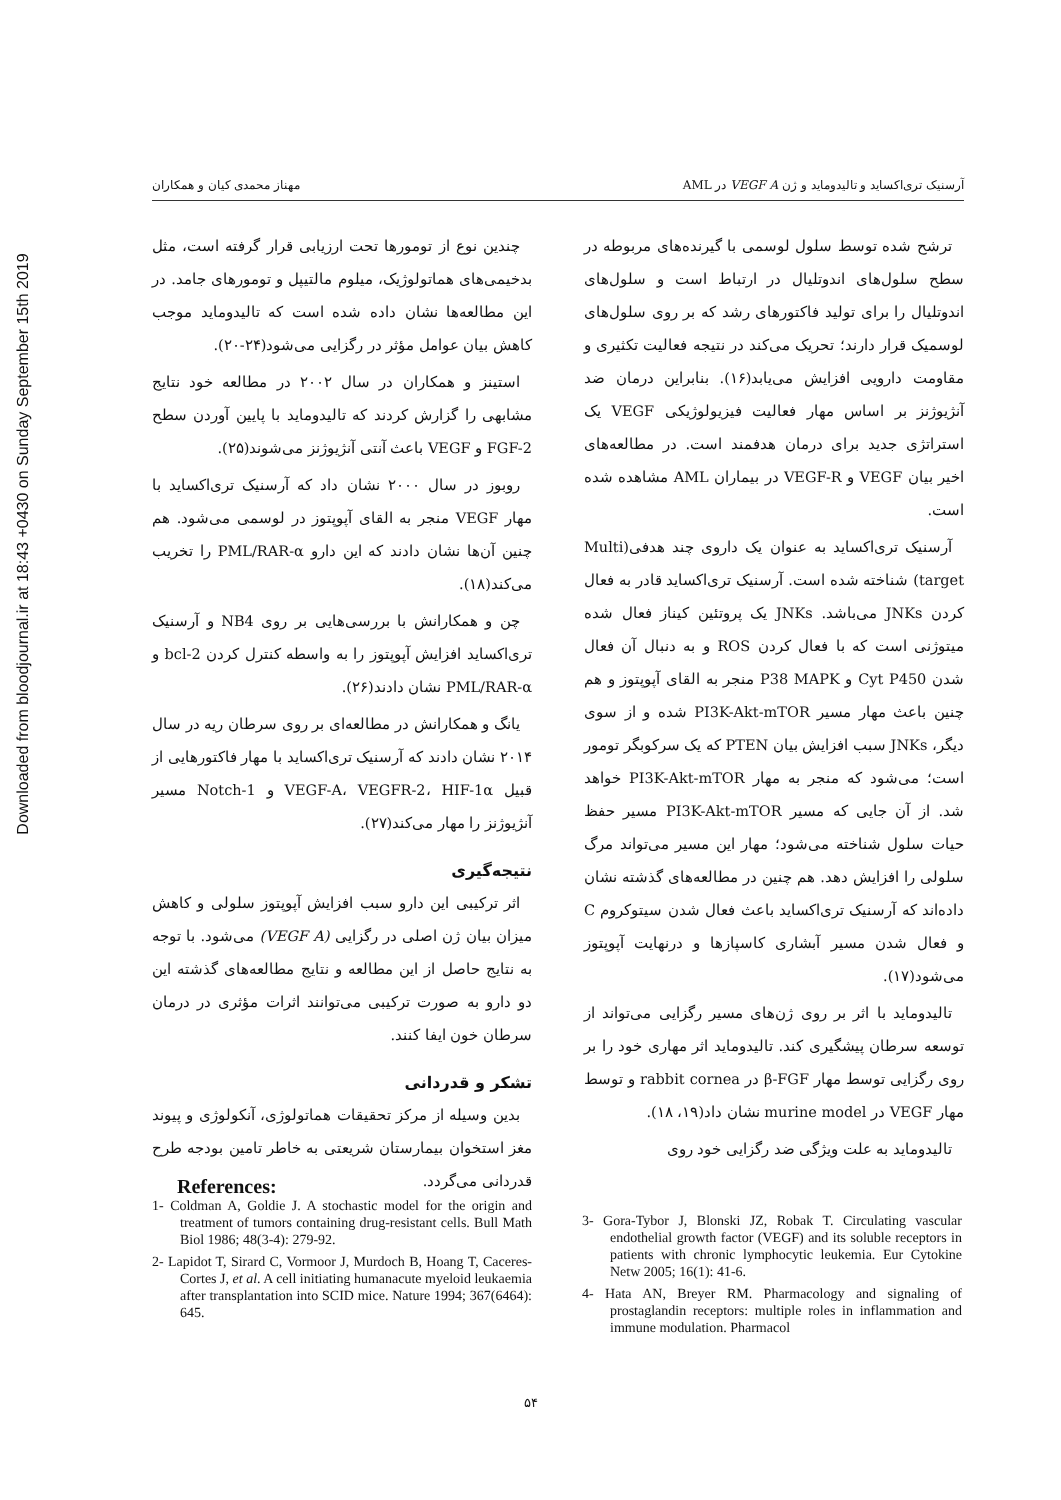Downloaded from bloodjournal.ir at 18:43 +0430 on Sunday September 15th 2019
آرسنیک تری‌اکساید و تالیدوماید و ژن VEGF A در AML مهناز محمدی کیان و همکاران
ترشح شده توسط سلول لوسمی با گیرنده‌های مربوطه در سطح سلول‌های اندوتلیال در ارتباط است و سلول‌های اندوتلیال را برای تولید فاکتورهای رشد که بر روی سلول‌های لوسمیک قرار دارند؛ تحریک می‌کند در نتیجه فعالیت تکثیری و مقاومت دارویی افزایش می‌یابد(۱۶). بنابراین درمان ضد آنژیوژنز بر اساس مهار فعالیت فیزیولوژیکی VEGF یک استراتژی جدید برای درمان هدفمند است. در مطالعه‌های اخیر بیان VEGF و VEGF-R در بیماران AML مشاهده شده است.
آرسنیک تری‌اکساید به عنوان یک داروی چند هدفی(Multi target) شناخته شده است. آرسنیک تری‌اکساید قادر به فعال کردن JNKs می‌باشد. JNKs یک پروتئین کیناز فعال شده میتوژنی است که با فعال کردن ROS و به دنبال آن فعال شدن Cyt P450 و P38 MAPK منجر به القای آپوپتوز و هم چنین باعث مهار مسیر PI3K-Akt-mTOR شده و از سوی دیگر، JNKs سبب افزایش بیان PTEN که یک سرکوبگر تومور است؛ می‌شود که منجر به مهار PI3K-Akt-mTOR خواهد شد. از آن جایی که مسیر PI3K-Akt-mTOR مسیر حفظ حیات سلول شناخته می‌شود؛ مهار این مسیر می‌تواند مرگ سلولی را افزایش دهد. هم چنین در مطالعه‌های گذشته نشان داده‌اند که آرسنیک تری‌اکساید باعث فعال شدن سیتوکروم C و فعال شدن مسیر آبشاری کاسپازها و درنهایت آپوپتوز می‌شود(۱۷).
تالیدوماید با اثر بر روی ژن‌های مسیر رگزایی می‌تواند از توسعه سرطان پیشگیری کند. تالیدوماید اثر مهاری خود را بر روی رگزایی توسط مهار β-FGF در rabbit cornea و توسط مهار VEGF در murine model نشان داد(۱۹، ۱۸).
تالیدوماید به علت ویژگی ضد رگزایی خود روی
چندین نوع از تومورها تحت ارزیابی قرار گرفته است، مثل بدخیمی‌های هماتولوژیک، میلوم مالتیپل و تومورهای جامد. در این مطالعه‌ها نشان داده شده است که تالیدوماید موجب کاهش بیان عوامل مؤثر در رگزایی می‌شود(۲۴-۲۰).
استینز و همکاران در سال ۲۰۰۲ در مطالعه خود نتایج مشابهی را گزارش کردند که تالیدوماید با پایین آوردن سطح FGF-2 و VEGF باعث آنتی آنژیوژنز می‌شوند(۲۵).
روبوز در سال ۲۰۰۰ نشان داد که آرسنیک تری‌اکساید با مهار VEGF منجر به القای آپوپتوز در لوسمی می‌شود. هم چنین آن‌ها نشان دادند که این دارو PML/RAR-α را تخریب می‌کند(۱۸).
چن و همکارانش با بررسی‌هایی بر روی NB4 و آرسنیک تری‌اکساید افزایش آپوپتوز را به واسطه کنترل کردن bcl-2 و PML/RAR-α نشان دادند(۲۶).
یانگ و همکارانش در مطالعه‌ای بر روی سرطان ریه در سال ۲۰۱۴ نشان دادند که آرسنیک تری‌اکساید با مهار فاکتورهایی از قبیل VEGF-A، VEGFR-2، HIF-1α و Notch-1 مسیر آنژیوژنز را مهار می‌کند(۲۷).
نتیجه‌گیری
اثر ترکیبی این دارو سبب افزایش آپوپتوز سلولی و کاهش میزان بیان ژن اصلی در رگزایی (VEGF A) می‌شود. با توجه به نتایج حاصل از این مطالعه و نتایج مطالعه‌های گذشته این دو دارو به صورت ترکیبی می‌توانند اثرات مؤثری در درمان سرطان خون ایفا کنند.
تشکر و قدردانی
بدین وسیله از مرکز تحقیقات هماتولوژی، آنکولوژی و پیوند مغز استخوان بیمارستان شریعتی به خاطر تامین بودجه طرح قدردانی می‌گردد.
References:
1- Coldman A, Goldie J. A stochastic model for the origin and treatment of tumors containing drug-resistant cells. Bull Math Biol 1986; 48(3-4): 279-92.
2- Lapidot T, Sirard C, Vormoor J, Murdoch B, Hoang T, Caceres-Cortes J, et al. A cell initiating humanacute myeloid leukaemia after transplantation into SCID mice. Nature 1994; 367(6464): 645.
3- Gora-Tybor J, Blonski JZ, Robak T. Circulating vascular endothelial growth factor (VEGF) and its soluble receptors in patients with chronic lymphocytic leukemia. Eur Cytokine Netw 2005; 16(1): 41-6.
4- Hata AN, Breyer RM. Pharmacology and signaling of prostaglandin receptors: multiple roles in inflammation and immune modulation. Pharmacol
۵۴